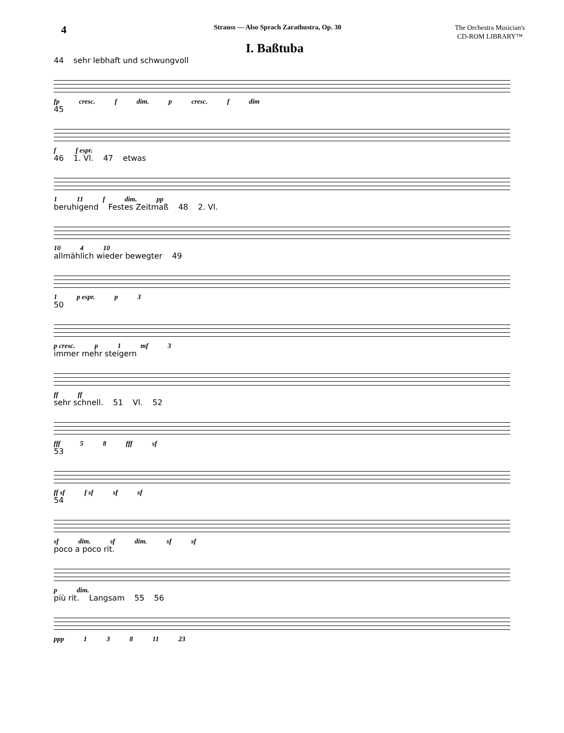4
Strauss — Also Sprach Zarathustra, Op. 30
The Orchestra Musician's
CD-ROM LIBRARY™
I. Baßtuba
44 sehr lebhaft und schwungvoll
fp cresc. f dim. p cresc. f dim
45
f f espr.
46 1. Vl. 47 etwas
1 11 f dim. pp
beruhigend Festes Zeitmaß 48 2. Vl.
10 4 10
allmählich wieder bewegter 49
1 p espr. p 3
50
p cresc. p 1 mf 3
immer mehr steigern
ff ff
sehr schnell. 51 Vl. 52
fff 5 8 fff sf
53
ff sf f sf sf sf
54
sf dim. sf dim. sf sf
poco a poco rit.
p dim.
più rit. Langsam 55 56
ppp 1 3 8 11 23